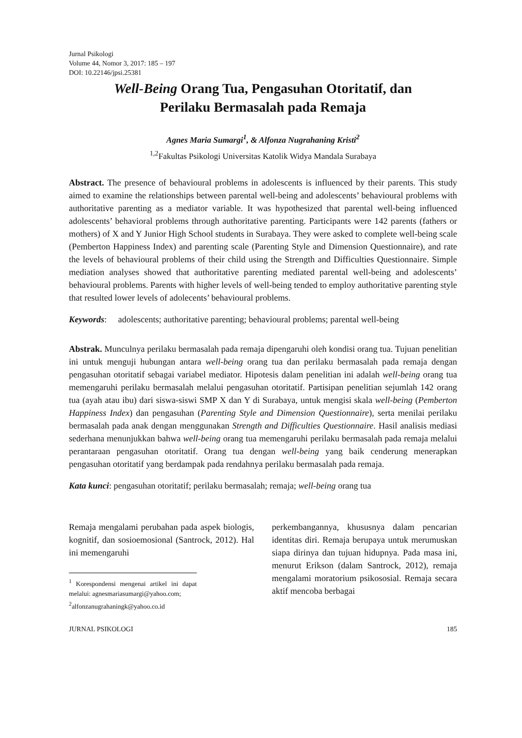Jurnal Psikologi
Volume 44, Nomor 3, 2017: 185 – 197
DOI: 10.22146/jpsi.25381
Well-Being Orang Tua, Pengasuhan Otoritatif, dan
Perilaku Bermasalah pada Remaja
Agnes Maria Sumargi<sup>1</sup>, & Alfonza Nugrahaning Kristi<sup>2</sup>
<sup>1,2</sup>Fakultas Psikologi Universitas Katolik Widya Mandala Surabaya
Abstract. The presence of behavioural problems in adolescents is influenced by their parents. This study aimed to examine the relationships between parental well-being and adolescents’ behavioural problems with authoritative parenting as a mediator variable. It was hypothesized that parental well-being influenced adolescents’ behavioral problems through authoritative parenting. Participants were 142 parents (fathers or mothers) of X and Y Junior High School students in Surabaya. They were asked to complete well-being scale (Pemberton Happiness Index) and parenting scale (Parenting Style and Dimension Questionnaire), and rate the levels of behavioural problems of their child using the Strength and Difficulties Questionnaire. Simple mediation analyses showed that authoritative parenting mediated parental well-being and adolescents’ behavioural problems. Parents with higher levels of well-being tended to employ authoritative parenting style that resulted lower levels of adolecents’ behavioural problems.
Keywords: adolescents; authoritative parenting; behavioural problems; parental well-being
Abstrak. Munculnya perilaku bermasalah pada remaja dipengaruhi oleh kondisi orang tua. Tujuan penelitian ini untuk menguji hubungan antara well-being orang tua dan perilaku bermasalah pada remaja dengan pengasuhan otoritatif sebagai variabel mediator. Hipotesis dalam penelitian ini adalah well-being orang tua memengaruhi perilaku bermasalah melalui pengasuhan otoritatif. Partisipan penelitian sejumlah 142 orang tua (ayah atau ibu) dari siswa-siswi SMP X dan Y di Surabaya, untuk mengisi skala well-being (Pemberton Happiness Index) dan pengasuhan (Parenting Style and Dimension Questionnaire), serta menilai perilaku bermasalah pada anak dengan menggunakan Strength and Difficulties Questionnaire. Hasil analisis mediasi sederhana menunjukkan bahwa well-being orang tua memengaruhi perilaku bermasalah pada remaja melalui perantaraan pengasuhan otoritatif. Orang tua dengan well-being yang baik cenderung menerapkan pengasuhan otoritatif yang berdampak pada rendahnya perilaku bermasalah pada remaja.
Kata kunci: pengasuhan otoritatif; perilaku bermasalah; remaja; well-being orang tua
Remaja mengalami perubahan pada aspek biologis, kognitif, dan sosioemosional (Santrock, 2012). Hal ini memengaruhi
<sup>1</sup> Korespondensi mengenai artikel ini dapat melalui: agnesmariasumargi@yahoo.com;
<sup>2</sup> alfonzanugrahaningk@yahoo.co.id
perkembangannya, khususnya dalam pencarian identitas diri. Remaja berupaya untuk merumuskan siapa dirinya dan tujuan hidupnya. Pada masa ini, menurut Erikson (dalam Santrock, 2012), remaja mengalami moratorium psikososial. Remaja secara aktif mencoba berbagai
JURNAL PSIKOLOGI 185